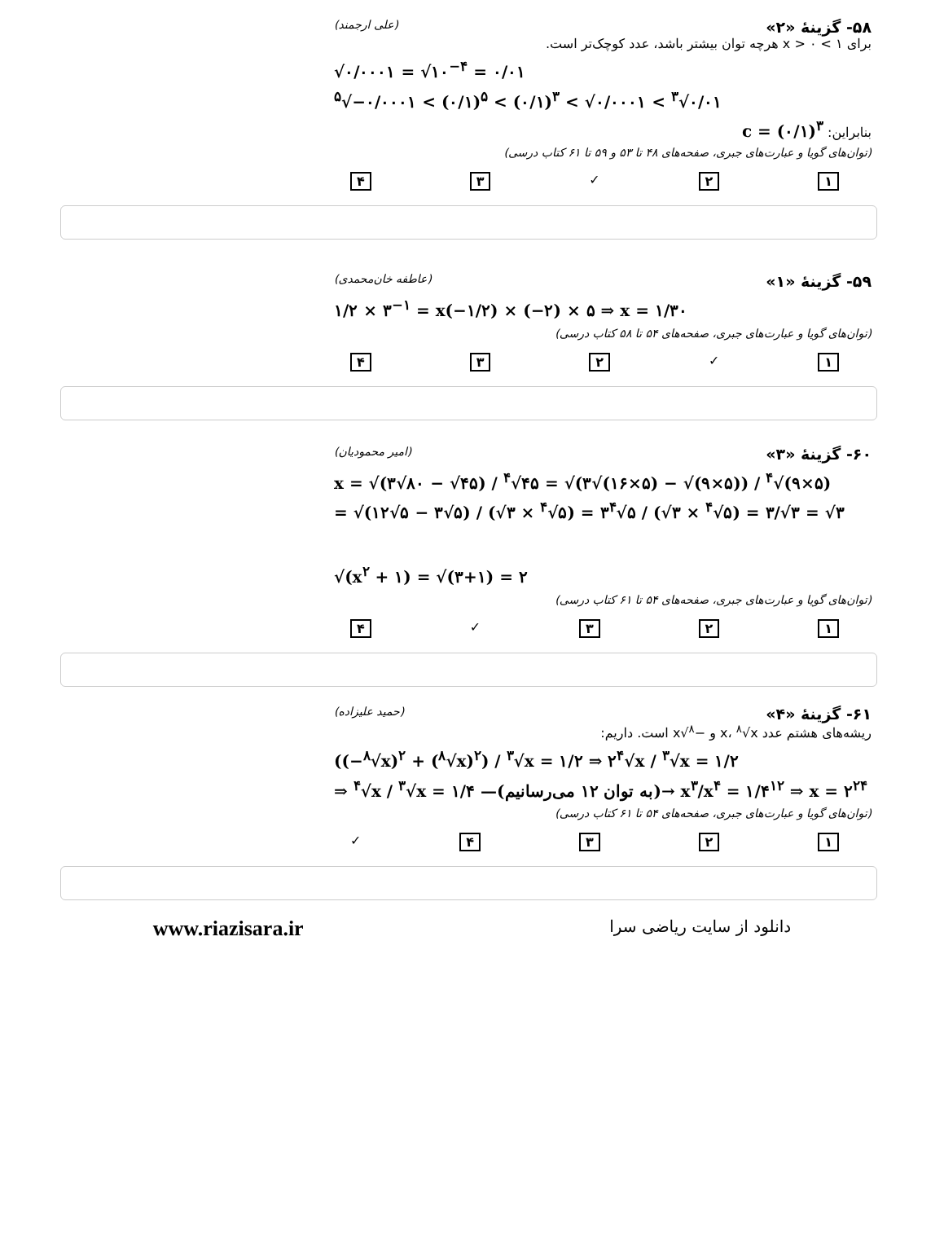۵۸- گزینهٔ «۲» (علی ارجمند)
برای ۱ > x > ۰ هرچه توان بیشتر باشد، عدد کوچک‌تر است.
√۰/۰۰۰۱ = √۱۰<sup>−۴</sup> = ۰/۰۱
<sup>۵</sup>√−۰/۰۰۰۱ < (۰/۱)<sup>۵</sup> < (۰/۱)<sup>۳</sup> < √۰/۰۰۰۱ < <sup>۳</sup>√۰/۰۱
بنابراین: c = (۰/۱)<sup>۳</sup>
(توان‌های گویا و عبارت‌های جبری، صفحه‌های ۴۸ تا ۵۳ و ۵۹ تا ۶۱ کتاب درسی)
۱۲ ✓ ۳۴
۵۹- گزینهٔ «۱» (عاطفه خان‌محمدی)
۱/۲ × ۳<sup>−۱</sup> = x(−۱/۲) × (−۲) × ۵ ⇒ x = ۱/۳۰
(توان‌های گویا و عبارت‌های جبری، صفحه‌های ۵۴ تا ۵۸ کتاب درسی)
۱ ✓ ۲۳۴
۶۰- گزینهٔ «۳» (امیر محمودیان)
x = √(۳√۸۰ − √۴۵) / <sup>۴</sup>√۴۵ = √(۳√(۱۶×۵) − √(۹×۵)) / <sup>۴</sup>√(۹×۵)
= √(۱۲√۵ − ۳√۵) / (√۳ × <sup>۴</sup>√۵) = ۳<sup>۴</sup>√۵ / (√۳ × <sup>۴</sup>√۵) = ۳/√۳ = √۳
√(x<sup>۲</sup> + ۱) = √(۳+۱) = ۲
(توان‌های گویا و عبارت‌های جبری، صفحه‌های ۵۴ تا ۶۱ کتاب درسی)
۱۲۳ ✓ ۴
۶۱- گزینهٔ «۴» (حمید علیزاده)
ریشه‌های هشتم عدد x، <sup>۸</sup>√x و −<sup>۸</sup>√x است. داریم:
((−<sup>۸</sup>√x)<sup>۲</sup> + (<sup>۸</sup>√x)<sup>۲</sup>) / <sup>۳</sup>√x = ۱/۲ ⇒ ۲<sup>۴</sup>√x / <sup>۳</sup>√x = ۱/۲
⇒ <sup>۴</sup>√x / <sup>۳</sup>√x = ۱/۴ —(به توان ۱۲ می‌رسانیم)→ x<sup>۳</sup>/x<sup>۴</sup> = ۱/۴<sup>۱۲</sup> ⇒ x = ۲<sup>۲۴</sup>
(توان‌های گویا و عبارت‌های جبری، صفحه‌های ۵۴ تا ۶۱ کتاب درسی)
۱۲۳۴ ✓
www.riazisara.ir دانلود از سایت ریاضی سرا